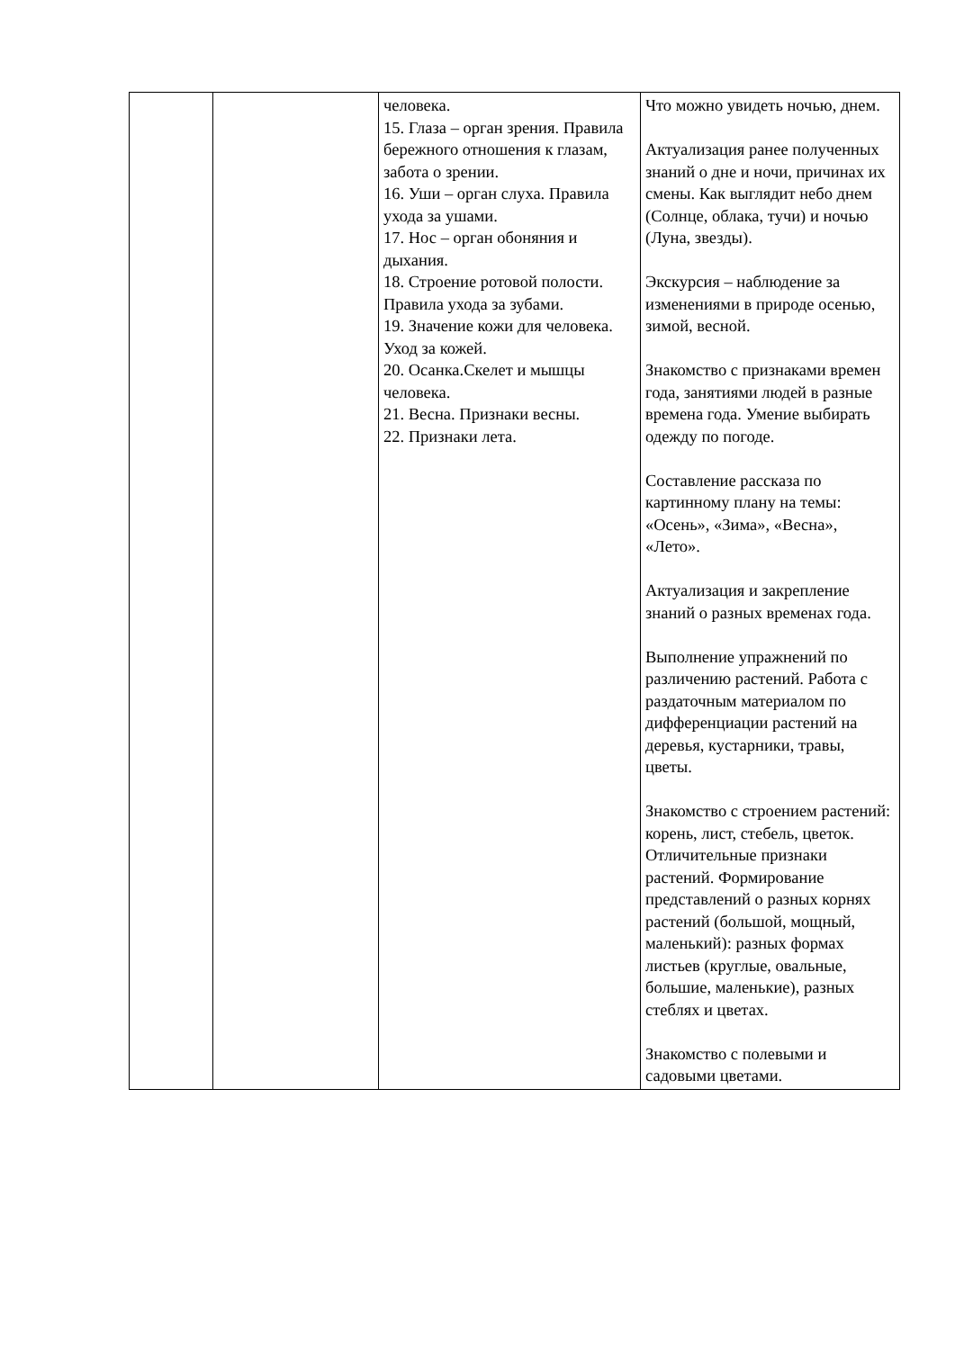| | | человека. 15. Глаза – орган зрения. Правила бережного отношения к глазам, забота о зрении. 16. Уши – орган слуха. Правила ухода за ушами. 17. Нос – орган обоняния и дыхания. 18. Строение ротовой полости. Правила ухода за зубами. 19. Значение кожи для человека. Уход за кожей. 20. Осанка.Скелет и мышцы человека. 21. Весна. Признаки весны. 22. Признаки лета. | Что можно увидеть ночью, днем. Актуализация ранее полученных знаний о дне и ночи, причинах их смены. Как выглядит небо днем (Солнце, облака, тучи) и ночью (Луна, звезды). Экскурсия – наблюдение за изменениями в природе осенью, зимой, весной. Знакомство с признаками времен года, занятиями людей в разные времена года. Умение выбирать одежду по погоде. Составление рассказа по картинному плану на темы: «Осень», «Зима», «Весна», «Лето». Актуализация и закрепление знаний о разных временах года. Выполнение упражнений по различению растений. Работа с раздаточным материалом по дифференциации растений на деревья, кустарники, травы, цветы. Знакомство с строением растений: корень, лист, стебель, цветок. Отличительные признаки растений. Формирование представлений о разных корнях растений (большой, мощный, маленький): разных формах листьев (круглые, овальные, большие, маленькие), разных стеблях и цветах. Знакомство с полевыми и садовыми цветами. |